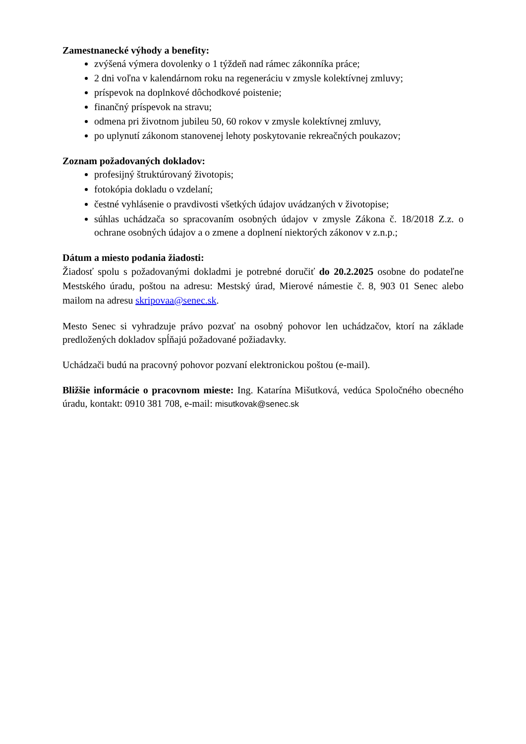Zamestnanecké výhody a benefity:
zvýšená výmera dovolenky o 1 týždeň nad rámec zákonníka práce;
2 dni voľna v kalendárnom roku na regeneráciu v zmysle kolektívnej zmluvy;
príspevok na doplnkové dôchodkové poistenie;
finančný príspevok na stravu;
odmena pri životnom jubileu 50, 60 rokov v zmysle kolektívnej zmluvy,
po uplynutí zákonom stanovenej lehoty poskytovanie rekreačných poukazov;
Zoznam požadovaných dokladov:
profesijný štruktúrovaný životopis;
fotokópia dokladu o vzdelaní;
čestné vyhlásenie o pravdivosti všetkých údajov uvádzaných v životopise;
súhlas uchádzača so spracovaním osobných údajov v zmysle Zákona č. 18/2018 Z.z. o ochrane osobných údajov a o zmene a doplnení niektorých zákonov v z.n.p.;
Dátum a miesto podania žiadosti:
Žiadosť spolu s požadovanými dokladmi je potrebné doručiť do 20.2.2025 osobne do podateľne Mestského úradu, poštou na adresu: Mestský úrad, Mierové námestie č. 8, 903 01 Senec alebo mailom na adresu skripovaa@senec.sk.
Mesto Senec si vyhradzuje právo pozvať na osobný pohovor len uchádzačov, ktorí na základe predložených dokladov spĺňajú požadované požiadavky.
Uchádzači budú na pracovný pohovor pozvaní elektronickou poštou (e-mail).
Bližšie informácie o pracovnom mieste: Ing. Katarína Mišutková, vedúca Spoločného obecného úradu, kontakt: 0910 381 708, e-mail: misutkovak@senec.sk